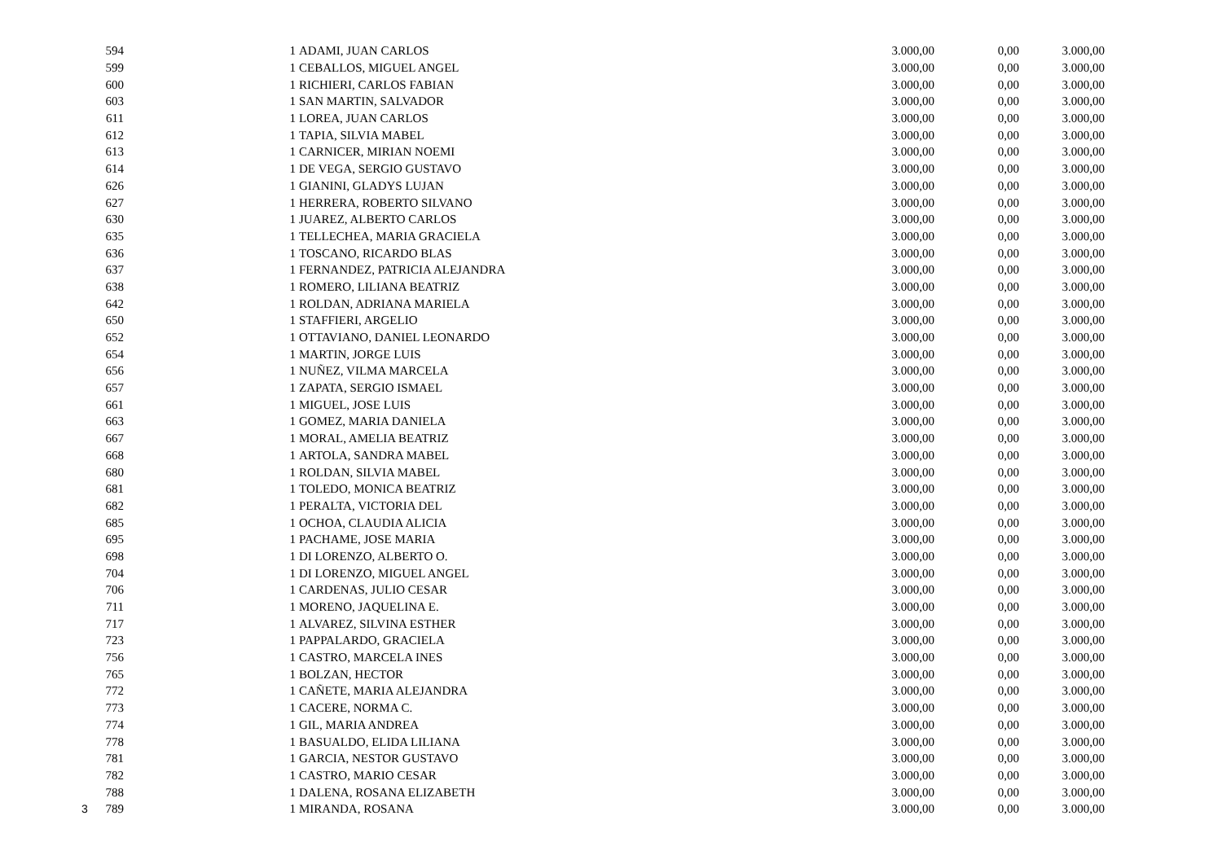| | 594 | | 1 | ADAMI, JUAN CARLOS | 3.000,00 | 0,00 | 3.000,00 |
| | 599 | | 1 | CEBALLOS, MIGUEL ANGEL | 3.000,00 | 0,00 | 3.000,00 |
| | 600 | | 1 | RICHIERI, CARLOS FABIAN | 3.000,00 | 0,00 | 3.000,00 |
| | 603 | | 1 | SAN MARTIN, SALVADOR | 3.000,00 | 0,00 | 3.000,00 |
| | 611 | | 1 | LOREA, JUAN CARLOS | 3.000,00 | 0,00 | 3.000,00 |
| | 612 | | 1 | TAPIA, SILVIA MABEL | 3.000,00 | 0,00 | 3.000,00 |
| | 613 | | 1 | CARNICER, MIRIAN NOEMI | 3.000,00 | 0,00 | 3.000,00 |
| | 614 | | 1 | DE VEGA, SERGIO GUSTAVO | 3.000,00 | 0,00 | 3.000,00 |
| | 626 | | 1 | GIANINI, GLADYS LUJAN | 3.000,00 | 0,00 | 3.000,00 |
| | 627 | | 1 | HERRERA, ROBERTO SILVANO | 3.000,00 | 0,00 | 3.000,00 |
| | 630 | | 1 | JUAREZ, ALBERTO CARLOS | 3.000,00 | 0,00 | 3.000,00 |
| | 635 | | 1 | TELLECHEA, MARIA GRACIELA | 3.000,00 | 0,00 | 3.000,00 |
| | 636 | | 1 | TOSCANO, RICARDO BLAS | 3.000,00 | 0,00 | 3.000,00 |
| | 637 | | 1 | FERNANDEZ, PATRICIA ALEJANDRA | 3.000,00 | 0,00 | 3.000,00 |
| | 638 | | 1 | ROMERO, LILIANA BEATRIZ | 3.000,00 | 0,00 | 3.000,00 |
| | 642 | | 1 | ROLDAN, ADRIANA MARIELA | 3.000,00 | 0,00 | 3.000,00 |
| | 650 | | 1 | STAFFIERI, ARGELIO | 3.000,00 | 0,00 | 3.000,00 |
| | 652 | | 1 | OTTAVIANO, DANIEL LEONARDO | 3.000,00 | 0,00 | 3.000,00 |
| | 654 | | 1 | MARTIN, JORGE LUIS | 3.000,00 | 0,00 | 3.000,00 |
| | 656 | | 1 | NUÑEZ, VILMA MARCELA | 3.000,00 | 0,00 | 3.000,00 |
| | 657 | | 1 | ZAPATA, SERGIO ISMAEL | 3.000,00 | 0,00 | 3.000,00 |
| | 661 | | 1 | MIGUEL, JOSE LUIS | 3.000,00 | 0,00 | 3.000,00 |
| | 663 | | 1 | GOMEZ, MARIA DANIELA | 3.000,00 | 0,00 | 3.000,00 |
| | 667 | | 1 | MORAL, AMELIA BEATRIZ | 3.000,00 | 0,00 | 3.000,00 |
| | 668 | | 1 | ARTOLA, SANDRA MABEL | 3.000,00 | 0,00 | 3.000,00 |
| | 680 | | 1 | ROLDAN, SILVIA MABEL | 3.000,00 | 0,00 | 3.000,00 |
| | 681 | | 1 | TOLEDO, MONICA BEATRIZ | 3.000,00 | 0,00 | 3.000,00 |
| | 682 | | 1 | PERALTA, VICTORIA DEL | 3.000,00 | 0,00 | 3.000,00 |
| | 685 | | 1 | OCHOA, CLAUDIA ALICIA | 3.000,00 | 0,00 | 3.000,00 |
| | 695 | | 1 | PACHAME, JOSE MARIA | 3.000,00 | 0,00 | 3.000,00 |
| | 698 | | 1 | DI LORENZO, ALBERTO O. | 3.000,00 | 0,00 | 3.000,00 |
| | 704 | | 1 | DI LORENZO, MIGUEL ANGEL | 3.000,00 | 0,00 | 3.000,00 |
| | 706 | | 1 | CARDENAS, JULIO CESAR | 3.000,00 | 0,00 | 3.000,00 |
| | 711 | | 1 | MORENO, JAQUELINA E. | 3.000,00 | 0,00 | 3.000,00 |
| | 717 | | 1 | ALVAREZ, SILVINA ESTHER | 3.000,00 | 0,00 | 3.000,00 |
| | 723 | | 1 | PAPPALARDO, GRACIELA | 3.000,00 | 0,00 | 3.000,00 |
| | 756 | | 1 | CASTRO, MARCELA INES | 3.000,00 | 0,00 | 3.000,00 |
| | 765 | | 1 | BOLZAN, HECTOR | 3.000,00 | 0,00 | 3.000,00 |
| | 772 | | 1 | CAÑETE, MARIA ALEJANDRA | 3.000,00 | 0,00 | 3.000,00 |
| | 773 | | 1 | CACERE, NORMA C. | 3.000,00 | 0,00 | 3.000,00 |
| | 774 | | 1 | GIL, MARIA ANDREA | 3.000,00 | 0,00 | 3.000,00 |
| | 778 | | 1 | BASUALDO, ELIDA LILIANA | 3.000,00 | 0,00 | 3.000,00 |
| | 781 | | 1 | GARCIA, NESTOR GUSTAVO | 3.000,00 | 0,00 | 3.000,00 |
| | 782 | | 1 | CASTRO, MARIO CESAR | 3.000,00 | 0,00 | 3.000,00 |
| | 788 | | 1 | DALENA, ROSANA ELIZABETH | 3.000,00 | 0,00 | 3.000,00 |
| 3 | 789 | | 1 | MIRANDA, ROSANA | 3.000,00 | 0,00 | 3.000,00 |